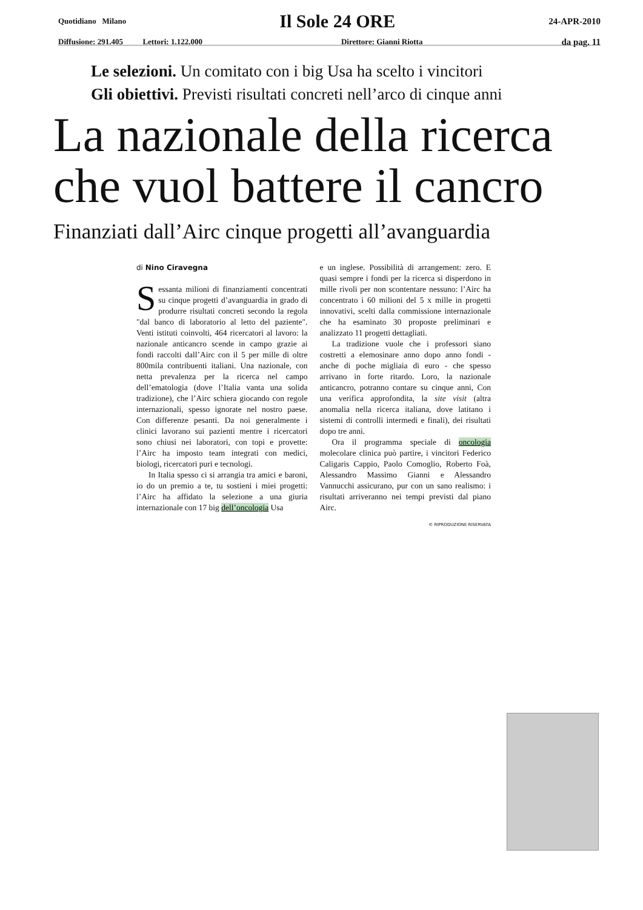Quotidiano Milano Il Sole 24 ORE 24-APR-2010
Diffusione: 291.405 Lettori: 1.122.000 Direttore: Gianni Riotta da pag. 11
Le selezioni. Un comitato con i big Usa ha scelto i vincitori
Gli obiettivi. Previsti risultati concreti nell’arco di cinque anni
La nazionale della ricerca che vuol battere il cancro
Finanziati dall’Airc cinque progetti all’avanguardia
di Nino Ciravegna
Sessanta milioni di finanziamenti concentrati su cinque progetti d’avanguardia in grado di produrre risultati concreti secondo la regola "dal banco di laboratorio al letto del paziente". Venti istituti coinvolti, 464 ricercatori al lavoro: la nazionale anticancro scende in campo grazie ai fondi raccolti dall’Airc con il 5 per mille di oltre 800mila contribuenti italiani. Una nazionale, con netta prevalenza per la ricerca nel campo dell’ematologia (dove l’Italia vanta una solida tradizione), che l’Airc schiera giocando con regole internazionali, spesso ignorate nel nostro paese. Con differenze pesanti. Da noi generalmente i clinici lavorano sui pazienti mentre i ricercatori sono chiusi nei laboratori, con topi e provette: l’Airc ha imposto team integrati con medici, biologi, ricercatori puri e tecnologi.
In Italia spesso ci si arrangia tra amici e baroni, io do un premio a te, tu sostieni i miei progetti: l’Airc ha affidato la selezione a una giuria internazionale con 17 big dell’oncologia Usa
e un inglese. Possibilità di arrangement: zero. E quasi sempre i fondi per la ricerca si disperdono in mille rivoli per non scontentare nessuno: l’Airc ha concentrato i 60 milioni del 5 x mille in progetti innovativi, scelti dalla commissione internazionale che ha esaminato 30 proposte preliminari e analizzato 11 progetti dettagliati.
La tradizione vuole che i professori siano costretti a elemosinare anno dopo anno fondi - anche di poche migliaia di euro - che spesso arrivano in forte ritardo. Loro, la nazionale anticancro, potranno contare su cinque anni, Con una verifica approfondita, la site visit (altra anomalia nella ricerca italiana, dove latitano i sistemi di controlli intermedi e finali), dei risultati dopo tre anni.
Ora il programma speciale di oncologia molecolare clinica può partire, i vincitori Federico Caligaris Cappio, Paolo Comoglio, Roberto Foà, Alessandro Massimo Gianni e Alessandro Vannucchi assicurano, pur con un sano realismo: i risultati arriveranno nei tempi previsti dal piano Airc.
© RIPRODUZIONE RISERVATA